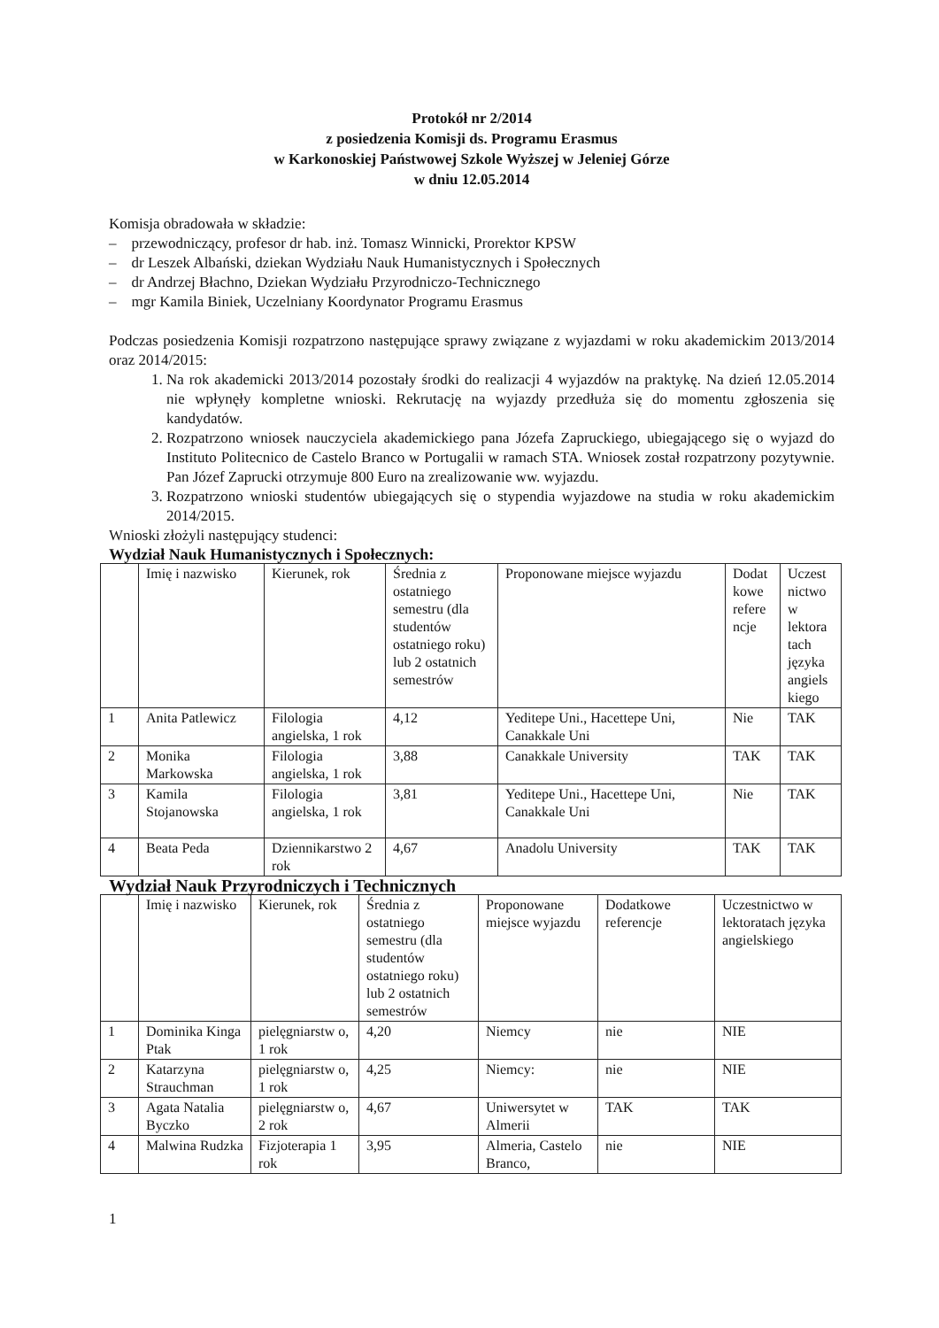Protokół nr 2/2014
z posiedzenia Komisji ds. Programu Erasmus
w Karkonoskiej Państwowej Szkole Wyższej w Jeleniej Górze
w dniu 12.05.2014
Komisja obradowała w składzie:
– przewodniczący, profesor dr hab. inż. Tomasz Winnicki, Prorektor KPSW
– dr Leszek Albański, dziekan Wydziału Nauk Humanistycznych i Społecznych
– dr Andrzej Błachno, Dziekan Wydziału Przyrodniczo-Technicznego
– mgr Kamila Biniek, Uczelniany Koordynator Programu Erasmus
Podczas posiedzenia Komisji rozpatrzono następujące sprawy związane z wyjazdami w roku akademickim 2013/2014 oraz 2014/2015:
1. Na rok akademicki 2013/2014 pozostały środki do realizacji 4 wyjazdów na praktykę. Na dzień 12.05.2014 nie wpłynęły kompletne wnioski. Rekrutację na wyjazdy przedłuża się do momentu zgłoszenia się kandydatów.
2. Rozpatrzono wniosek nauczyciela akademickiego pana Józefa Zapruckiego, ubiegającego się o wyjazd do Instituto Politecnico de Castelo Branco w Portugalii w ramach STA. Wniosek został rozpatrzony pozytywnie. Pan Józef Zaprucki otrzymuje 800 Euro na zrealizowanie ww. wyjazdu.
3. Rozpatrzono wnioski studentów ubiegających się o stypendia wyjazdowe na studia w roku akademickim 2014/2015.
Wnioski złożyli następujący studenci:
Wydział Nauk Humanistycznych i Społecznych:
| | Imię i nazwisko | Kierunek, rok | Średnia z ostatniego semestru (dla studentów ostatniego roku) lub 2 ostatnich semestrów | Proponowane miejsce wyjazdu | Dodat kowe refere ncje | Uczest nictwo w lektora tach języka angiels kiego |
| 1 | Anita Patlewicz | Filologia angielska, 1 rok | 4,12 | Yeditepe Uni., Hacettepe Uni, Canakkale Uni | Nie | TAK |
| 2 | Monika Markowska | Filologia angielska, 1 rok | 3,88 | Canakkale University | TAK | TAK |
| 3 | Kamila Stojanowska | Filologia angielska, 1 rok | 3,81 | Yeditepe Uni., Hacettepe Uni, Canakkale Uni | Nie | TAK |
| 4 | Beata Peda | Dziennikarstwo 2 rok | 4,67 | Anadolu University | TAK | TAK |
Wydział Nauk Przyrodniczych i Technicznych
| | Imię i nazwisko | Kierunek, rok | Średnia z ostatniego semestru (dla studentów ostatniego roku) lub 2 ostatnich semestrów | Proponowane miejsce wyjazdu | Dodatkowe referencje | Uczestnictwo w lektoratach języka angielskiego |
| 1 | Dominika Kinga Ptak | pielęgniarstw o, 1 rok | 4,20 | Niemcy | nie | NIE |
| 2 | Katarzyna Strauchman | pielęgniarstw o, 1 rok | 4,25 | Niemcy: | nie | NIE |
| 3 | Agata Natalia Byczko | pielęgniarstw o, 2 rok | 4,67 | Uniwersytet w Almerii | TAK | TAK |
| 4 | Malwina Rudzka | Fizjoterapia 1 rok | 3,95 | Almeria, Castelo Branco, | nie | NIE |
1